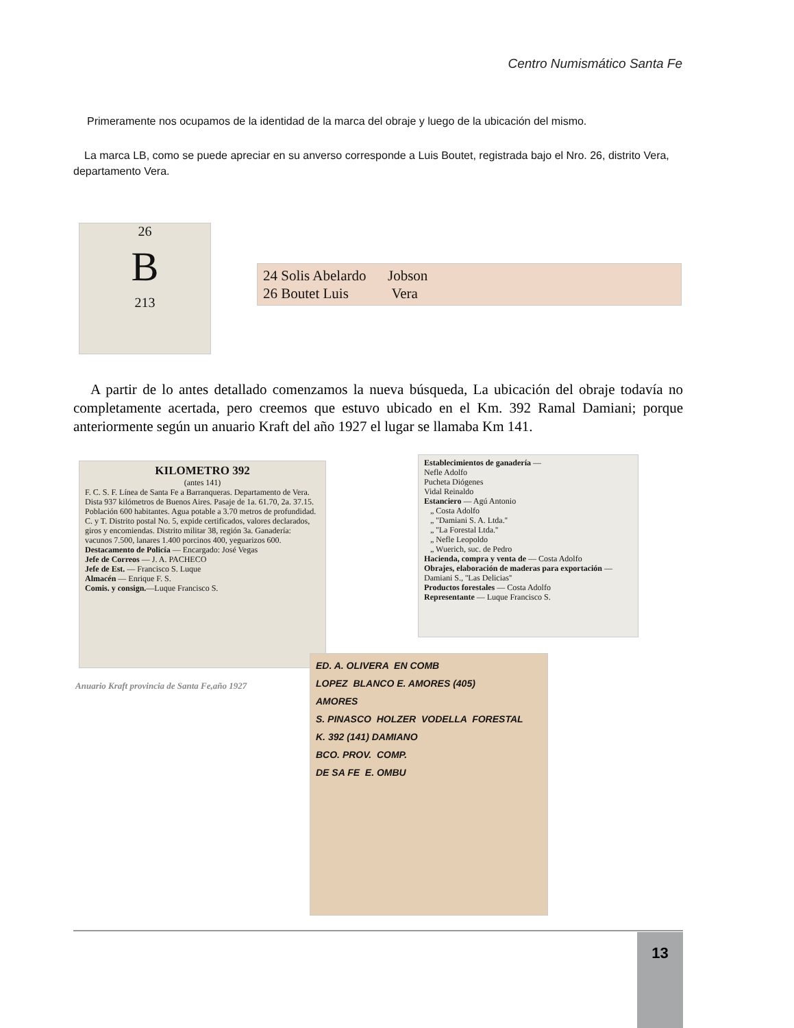Centro Numismático Santa Fe
Primeramente nos ocupamos de la identidad de la marca del obraje y luego de la ubicación del mismo.
La marca LB, como se puede apreciar en su anverso corresponde a Luis Boutet, registrada bajo el Nro. 26, distrito Vera, departamento Vera.
26
B
213
24 Solis Abelardo Jobson
26 Boutet Luis Vera
A partir de lo antes detallado comenzamos la nueva búsqueda, La ubicación del obraje todavía no completamente acertada, pero creemos que estuvo ubicado en el Km. 392 Ramal Damiani; porque anteriormente según un anuario Kraft del año 1927 el lugar se llamaba Km 141.
KILOMETRO 392
(antes 141)
F. C. S. F. Línea de Santa Fe a Barranqueras. Departamento de Vera. Dista 937 kilómetros de Buenos Aires. Pasaje de 1a. 61.70, 2a. 37.15. Población 600 habitantes. Agua potable a 3.70 metros de profundidad. C. y T. Distrito postal No. 5, expide certificados, valores declarados, giros y encomiendas. Distrito militar 38, región 3a. Ganadería: vacunos 7.500, lanares 1.400 porcinos 400, yeguarizos 600.
Destacamento de Policía — Encargado: José Vegas
Jefe de Correos — J. A. PACHECO
Jefe de Est. — Francisco S. Luque
Almacén — Enrique F. S.
Comis. y consign.—Luque Francisco S.
Establecimientos de ganadería —
Nefle Adolfo
Pucheta Diógenes
Vidal Reinaldo
Estanciero — Agú Antonio
„ Costa Adolfo
„ ''Damiani S. A. Ltda.''
„ ''La Forestal Ltda.''
„ Nefle Leopoldo
„ Wuerich, suc. de Pedro
Hacienda, compra y venta de — Costa Adolfo
Obrajes, elaboración de maderas para exportación — Damiani S., ''Las Delicias''
Productos forestales — Costa Adolfo
Representante — Luque Francisco S.
Anuario Kraft provincia de Santa Fe,año 1927
ED. A. OLIVERA EN COMB
LOPEZ BLANCO E. AMORES (405)
AMORES
S. PINASCO HOLZER VODELLA FORESTAL
K. 392 (141) DAMIANO
BCO. PROV. COMP.
DE SA FE E. OMBU
13